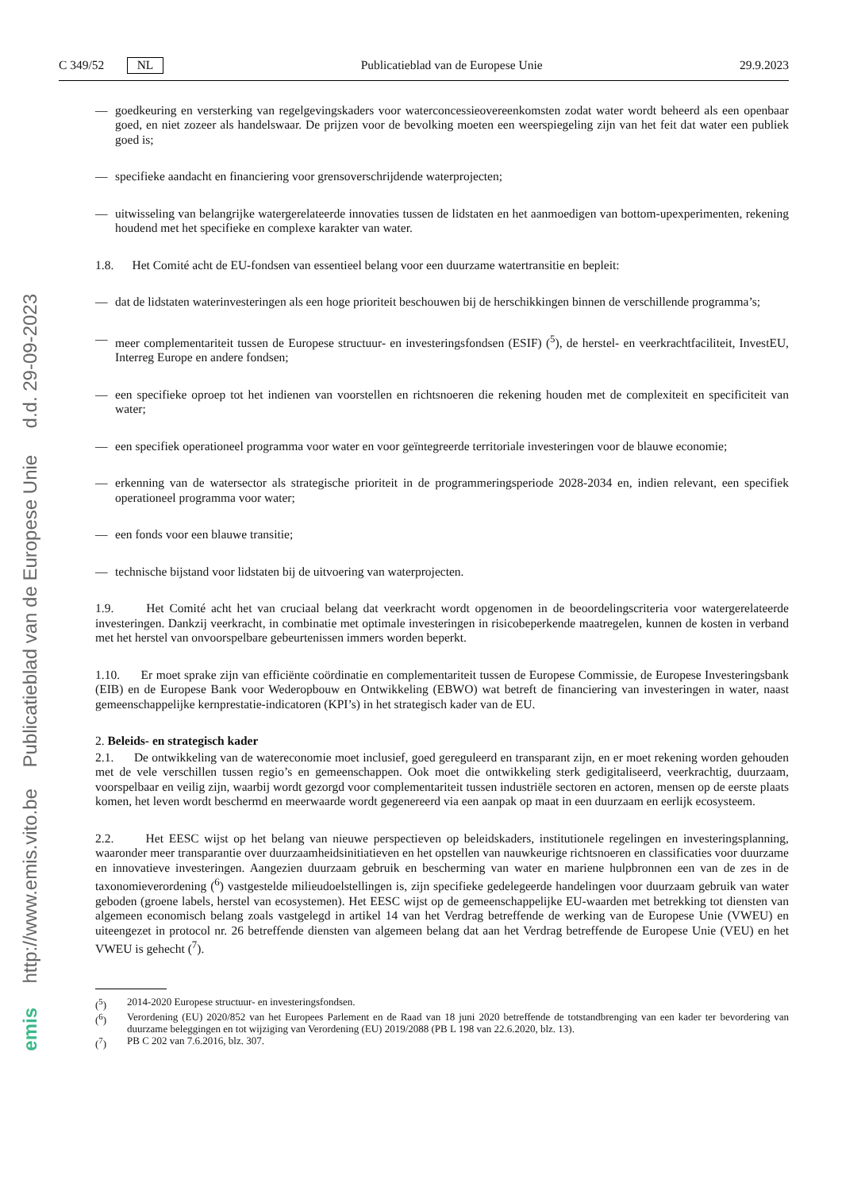http://www.emis.vito.be Publicatieblad van de Europese Unie d.d. 29-09-2023
emis
C 349/52 NL Publicatieblad van de Europese Unie 29.9.2023
— goedkeuring en versterking van regelgevingskaders voor waterconcessieovereenkomsten zodat water wordt beheerd als een openbaar goed, en niet zozeer als handelswaar. De prijzen voor de bevolking moeten een weerspiegeling zijn van het feit dat water een publiek goed is;
— specifieke aandacht en financiering voor grensoverschrijdende waterprojecten;
— uitwisseling van belangrijke watergerelateerde innovaties tussen de lidstaten en het aanmoedigen van bottom-upexperimenten, rekening houdend met het specifieke en complexe karakter van water.
1.8. Het Comité acht de EU-fondsen van essentieel belang voor een duurzame watertransitie en bepleit:
— dat de lidstaten waterinvesteringen als een hoge prioriteit beschouwen bij de herschikkingen binnen de verschillende programma’s;
— meer complementariteit tussen de Europese structuur- en investeringsfondsen (ESIF) (<sup>5</sup>), de herstel- en veerkrachtfaciliteit, InvestEU, Interreg Europe en andere fondsen;
— een specifieke oproep tot het indienen van voorstellen en richtsnoeren die rekening houden met de complexiteit en specificiteit van water;
— een specifiek operationeel programma voor water en voor geïntegreerde territoriale investeringen voor de blauwe economie;
— erkenning van de watersector als strategische prioriteit in de programmeringsperiode 2028-2034 en, indien relevant, een specifiek operationeel programma voor water;
— een fonds voor een blauwe transitie;
— technische bijstand voor lidstaten bij de uitvoering van waterprojecten.
1.9. Het Comité acht het van cruciaal belang dat veerkracht wordt opgenomen in de beoordelingscriteria voor watergerelateerde investeringen. Dankzij veerkracht, in combinatie met optimale investeringen in risicobeperkende maatregelen, kunnen de kosten in verband met het herstel van onvoorspelbare gebeurtenissen immers worden beperkt.
1.10. Er moet sprake zijn van efficiënte coördinatie en complementariteit tussen de Europese Commissie, de Europese Investeringsbank (EIB) en de Europese Bank voor Wederopbouw en Ontwikkeling (EBWO) wat betreft de financiering van investeringen in water, naast gemeenschappelijke kernprestatie-indicatoren (KPI’s) in het strategisch kader van de EU.
2. Beleids- en strategisch kader
2.1. De ontwikkeling van de watereconomie moet inclusief, goed gereguleerd en transparant zijn, en er moet rekening worden gehouden met de vele verschillen tussen regio’s en gemeenschappen. Ook moet die ontwikkeling sterk gedigitaliseerd, veerkrachtig, duurzaam, voorspelbaar en veilig zijn, waarbij wordt gezorgd voor complementariteit tussen industriële sectoren en actoren, mensen op de eerste plaats komen, het leven wordt beschermd en meerwaarde wordt gegenereerd via een aanpak op maat in een duurzaam en eerlijk ecosysteem.
2.2. Het EESC wijst op het belang van nieuwe perspectieven op beleidskaders, institutionele regelingen en investeringsplanning, waaronder meer transparantie over duurzaamheidsinitiatieven en het opstellen van nauwkeurige richtsnoeren en classificaties voor duurzame en innovatieve investeringen. Aangezien duurzaam gebruik en bescherming van water en mariene hulpbronnen een van de zes in de taxonomieverordening (<sup>6</sup>) vastgestelde milieudoelstellingen is, zijn specifieke gedelegeerde handelingen voor duurzaam gebruik van water geboden (groene labels, herstel van ecosystemen). Het EESC wijst op de gemeenschappelijke EU-waarden met betrekking tot diensten van algemeen economisch belang zoals vastgelegd in artikel 14 van het Verdrag betreffende de werking van de Europese Unie (VWEU) en uiteengezet in protocol nr. 26 betreffende diensten van algemeen belang dat aan het Verdrag betreffende de Europese Unie (VEU) en het VWEU is gehecht (<sup>7</sup>).
(<sup>5</sup>) 2014-2020 Europese structuur- en investeringsfondsen.
(<sup>6</sup>) Verordening (EU) 2020/852 van het Europees Parlement en de Raad van 18 juni 2020 betreffende de totstandbrenging van een kader ter bevordering van duurzame beleggingen en tot wijziging van Verordening (EU) 2019/2088 (PB L 198 van 22.6.2020, blz. 13).
(<sup>7</sup>) PB C 202 van 7.6.2016, blz. 307.